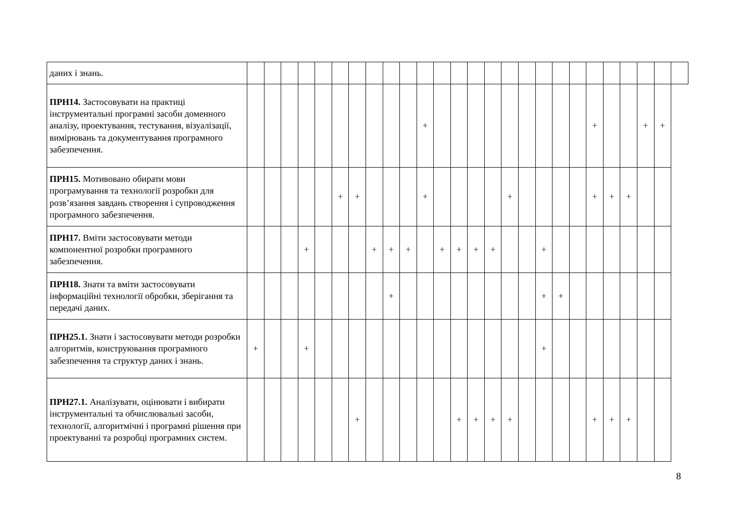| даних і знань. | | | | | | | | | | | | | | | | | | | | | | | | | | |
| ПРН14. Застосовувати на практиці інструментальні програмні засоби доменного аналізу, проектування, тестування, візуалізації, вимірювань та документування програмного забезпечення. | | | | | | | | | | | + | | | | | | | | | | + | | | + | + | |
| ПРН15. Мотивовано обирати мови програмування та технології розробки для розв’язання завдань створення і супроводження програмного забезпечення. | | | | | | + | + | | | | + | | | | | + | | | | | + | + | + | | | |
| ПРН17. Вміти застосовувати методи компонентної розробки програмного забезпечення. | | | | + | | | | + | + | + | | + | + | + | + | | | + | | | | | | | | |
| ПРН18. Знати та вміти застосовувати інформаційні технології обробки, зберігання та передачі даних. | | | | | | | | | + | | | | | | | | | + | + | | | | | | | |
| ПРН25.1. Знати і застосовувати методи розробки алгоритмів, конструювання програмного забезпечення та структур даних і знань. | + | | | + | | | | | | | | | | | | | | + | | | | | | | | |
| ПРН27.1. Аналізувати, оцінювати і вибирати інструментальні та обчислювальні засоби, технології, алгоритмічні і програмні рішення при проектуванні та розробці програмних систем. | | | | | | | + | | | | | | + | + | + | + | | | | | + | + | + | | | |
8